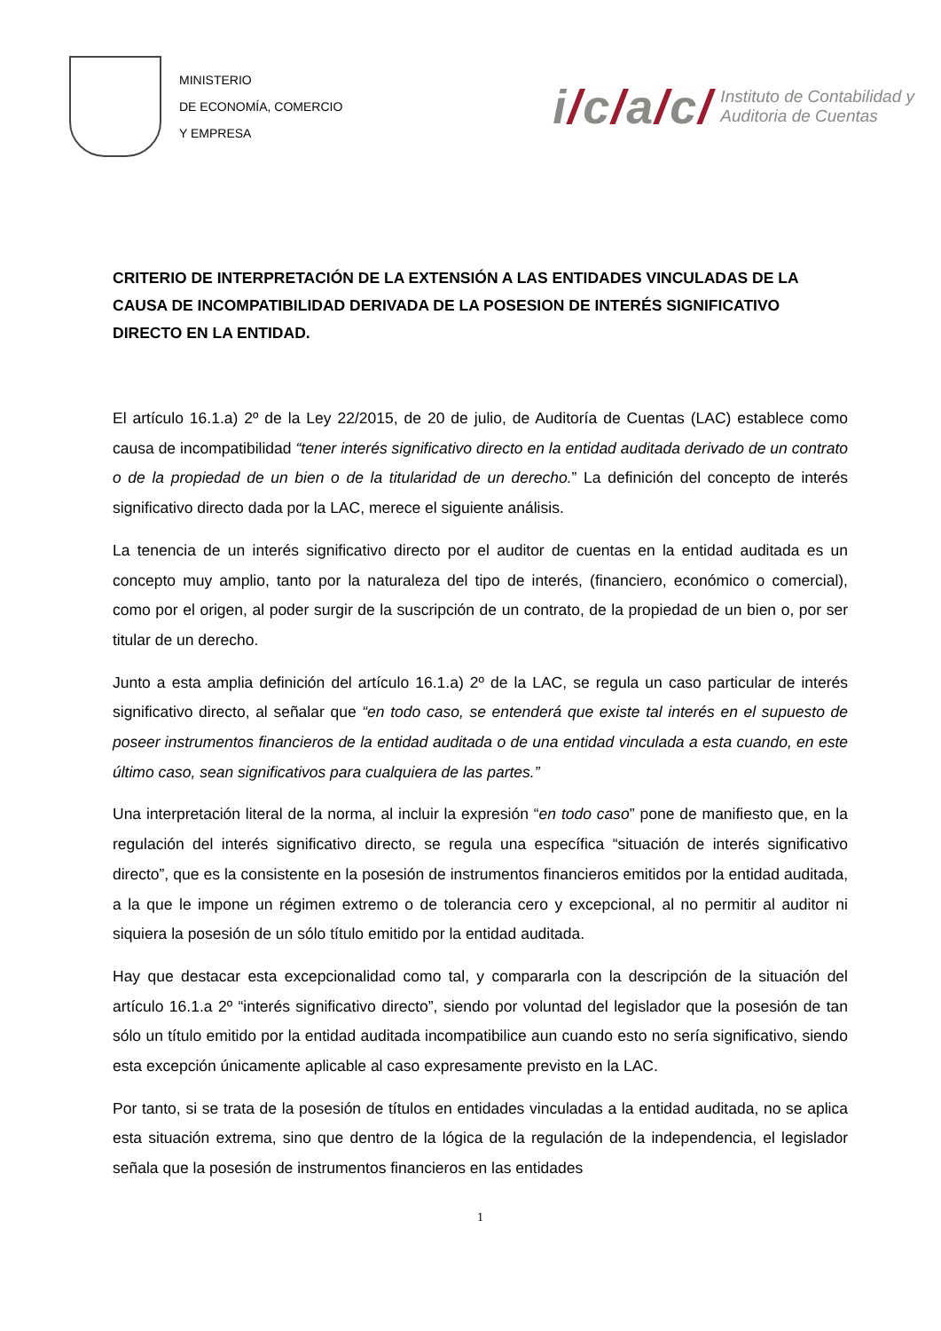MINISTERIO
DE ECONOMÍA, COMERCIO
Y EMPRESA
i/c/a/c/
Instituto de Contabilidad y
Auditoria de Cuentas
CRITERIO DE INTERPRETACIÓN DE LA EXTENSIÓN A LAS ENTIDADES VINCULADAS DE LA CAUSA DE INCOMPATIBILIDAD DERIVADA DE LA POSESION DE INTERÉS SIGNIFICATIVO DIRECTO EN LA ENTIDAD.
El artículo 16.1.a) 2º de la Ley 22/2015, de 20 de julio, de Auditoría de Cuentas (LAC) establece como causa de incompatibilidad “tener interés significativo directo en la entidad auditada derivado de un contrato o de la propiedad de un bien o de la titularidad de un derecho.” La definición del concepto de interés significativo directo dada por la LAC, merece el siguiente análisis.
La tenencia de un interés significativo directo por el auditor de cuentas en la entidad auditada es un concepto muy amplio, tanto por la naturaleza del tipo de interés, (financiero, económico o comercial), como por el origen, al poder surgir de la suscripción de un contrato, de la propiedad de un bien o, por ser titular de un derecho.
Junto a esta amplia definición del artículo 16.1.a) 2º de la LAC, se regula un caso particular de interés significativo directo, al señalar que “en todo caso, se entenderá que existe tal interés en el supuesto de poseer instrumentos financieros de la entidad auditada o de una entidad vinculada a esta cuando, en este último caso, sean significativos para cualquiera de las partes.”
Una interpretación literal de la norma, al incluir la expresión “en todo caso” pone de manifiesto que, en la regulación del interés significativo directo, se regula una específica “situación de interés significativo directo”, que es la consistente en la posesión de instrumentos financieros emitidos por la entidad auditada, a la que le impone un régimen extremo o de tolerancia cero y excepcional, al no permitir al auditor ni siquiera la posesión de un sólo título emitido por la entidad auditada.
Hay que destacar esta excepcionalidad como tal, y compararla con la descripción de la situación del artículo 16.1.a 2º “interés significativo directo”, siendo por voluntad del legislador que la posesión de tan sólo un título emitido por la entidad auditada incompatibilice aun cuando esto no sería significativo, siendo esta excepción únicamente aplicable al caso expresamente previsto en la LAC.
Por tanto, si se trata de la posesión de títulos en entidades vinculadas a la entidad auditada, no se aplica esta situación extrema, sino que dentro de la lógica de la regulación de la independencia, el legislador señala que la posesión de instrumentos financieros en las entidades
1